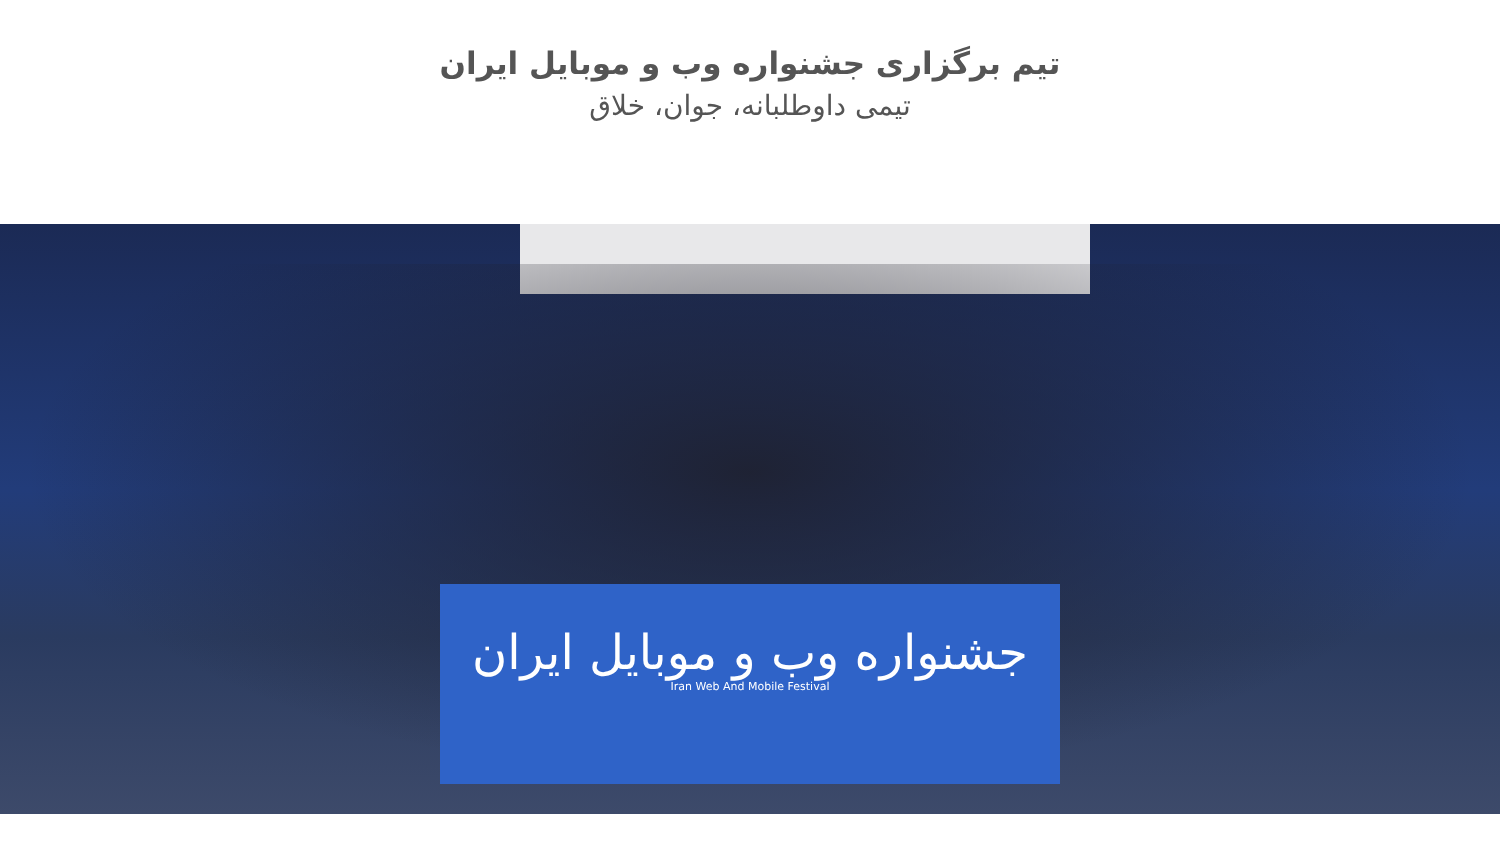تیم برگزاری جشنواره وب و موبایل ایران
تیمی داوطلبانه، جوان، خلاق
جشنواره وب و موبایل ایران
Iran Web And Mobile Festival